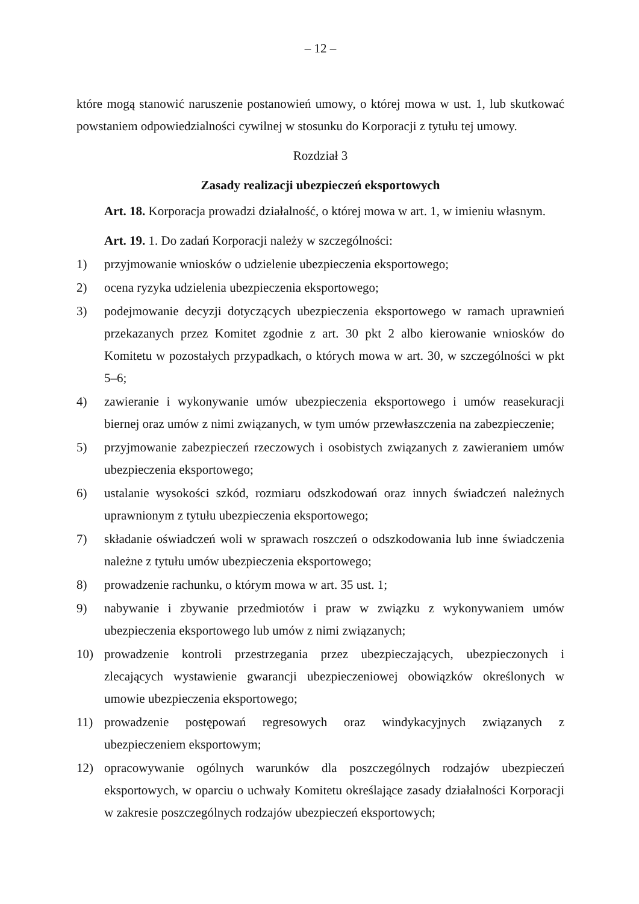– 12 –
które mogą stanowić naruszenie postanowień umowy, o której mowa w ust. 1, lub skutkować powstaniem odpowiedzialności cywilnej w stosunku do Korporacji z tytułu tej umowy.
Rozdział 3
Zasady realizacji ubezpieczeń eksportowych
Art. 18. Korporacja prowadzi działalność, o której mowa w art. 1, w imieniu własnym.
Art. 19. 1. Do zadań Korporacji należy w szczególności:
1) przyjmowanie wniosków o udzielenie ubezpieczenia eksportowego;
2) ocena ryzyka udzielenia ubezpieczenia eksportowego;
3) podejmowanie decyzji dotyczących ubezpieczenia eksportowego w ramach uprawnień przekazanych przez Komitet zgodnie z art. 30 pkt 2 albo kierowanie wniosków do Komitetu w pozostałych przypadkach, o których mowa w art. 30, w szczególności w pkt 5–6;
4) zawieranie i wykonywanie umów ubezpieczenia eksportowego i umów reasekuracji biernej oraz umów z nimi związanych, w tym umów przewłaszczenia na zabezpieczenie;
5) przyjmowanie zabezpieczeń rzeczowych i osobistych związanych z zawieraniem umów ubezpieczenia eksportowego;
6) ustalanie wysokości szkód, rozmiaru odszkodowań oraz innych świadczeń należnych uprawnionym z tytułu ubezpieczenia eksportowego;
7) składanie oświadczeń woli w sprawach roszczeń o odszkodowania lub inne świadczenia należne z tytułu umów ubezpieczenia eksportowego;
8) prowadzenie rachunku, o którym mowa w art. 35 ust. 1;
9) nabywanie i zbywanie przedmiotów i praw w związku z wykonywaniem umów ubezpieczenia eksportowego lub umów z nimi związanych;
10) prowadzenie kontroli przestrzegania przez ubezpieczających, ubezpieczonych i zlecających wystawienie gwarancji ubezpieczeniowej obowiązków określonych w umowie ubezpieczenia eksportowego;
11) prowadzenie postępowań regresowych oraz windykacyjnych związanych z ubezpieczeniem eksportowym;
12) opracowywanie ogólnych warunków dla poszczególnych rodzajów ubezpieczeń eksportowych, w oparciu o uchwały Komitetu określające zasady działalności Korporacji w zakresie poszczególnych rodzajów ubezpieczeń eksportowych;